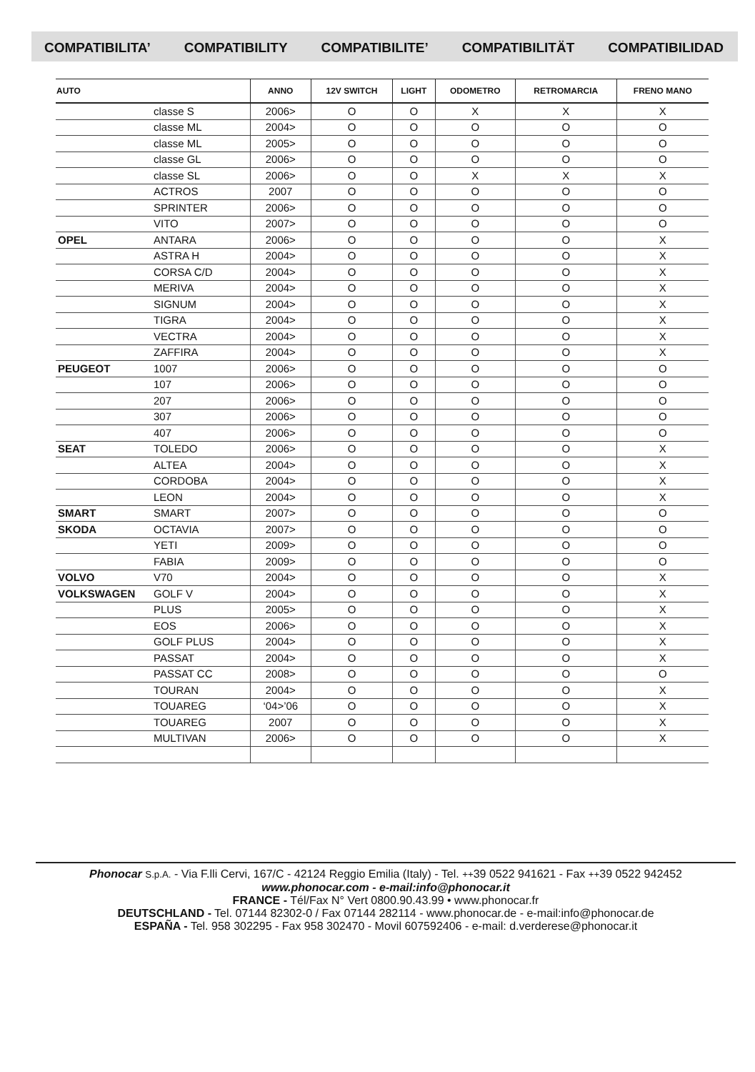COMPATIBILITA’ COMPATIBILITY COMPATIBILITE’ COMPATIBILITÄT COMPATIBILIDAD
| AUTO | | ANNO | 12V SWITCH | LIGHT | ODOMETRO | RETROMARCIA | FRENO MANO |
| --- | --- | --- | --- | --- | --- | --- | --- |
| | classe S | 2006> | O | O | X | X | X |
| | classe ML | 2004> | O | O | O | O | O |
| | classe ML | 2005> | O | O | O | O | O |
| | classe GL | 2006> | O | O | O | O | O |
| | classe SL | 2006> | O | O | X | X | X |
| | ACTROS | 2007 | O | O | O | O | O |
| | SPRINTER | 2006> | O | O | O | O | O |
| | VITO | 2007> | O | O | O | O | O |
| OPEL | ANTARA | 2006> | O | O | O | O | X |
| | ASTRA H | 2004> | O | O | O | O | X |
| | CORSA C/D | 2004> | O | O | O | O | X |
| | MERIVA | 2004> | O | O | O | O | X |
| | SIGNUM | 2004> | O | O | O | O | X |
| | TIGRA | 2004> | O | O | O | O | X |
| | VECTRA | 2004> | O | O | O | O | X |
| | ZAFFIRA | 2004> | O | O | O | O | X |
| PEUGEOT | 1007 | 2006> | O | O | O | O | O |
| | 107 | 2006> | O | O | O | O | O |
| | 207 | 2006> | O | O | O | O | O |
| | 307 | 2006> | O | O | O | O | O |
| | 407 | 2006> | O | O | O | O | O |
| SEAT | TOLEDO | 2006> | O | O | O | O | X |
| | ALTEA | 2004> | O | O | O | O | X |
| | CORDOBA | 2004> | O | O | O | O | X |
| | LEON | 2004> | O | O | O | O | X |
| SMART | SMART | 2007> | O | O | O | O | O |
| SKODA | OCTAVIA | 2007> | O | O | O | O | O |
| | YETI | 2009> | O | O | O | O | O |
| | FABIA | 2009> | O | O | O | O | O |
| VOLVO | V70 | 2004> | O | O | O | O | X |
| VOLKSWAGEN | GOLF V | 2004> | O | O | O | O | X |
| | PLUS | 2005> | O | O | O | O | X |
| | EOS | 2006> | O | O | O | O | X |
| | GOLF PLUS | 2004> | O | O | O | O | X |
| | PASSAT | 2004> | O | O | O | O | X |
| | PASSAT CC | 2008> | O | O | O | O | O |
| | TOURAN | 2004> | O | O | O | O | X |
| | TOUAREG | ‘04>’06 | O | O | O | O | X |
| | TOUAREG | 2007 | O | O | O | O | X |
| | MULTIVAN | 2006> | O | O | O | O | X |
Phonocar S.p.A. - Via F.lli Cervi, 167/C - 42124 Reggio Emilia (Italy) - Tel. ++39 0522 941621 - Fax ++39 0522 942452
www.phonocar.com - e-mail:info@phonocar.it
FRANCE - Tél/Fax N° Vert 0800.90.43.99 • www.phonocar.fr
DEUTSCHLAND - Tel. 07144 82302-0 / Fax 07144 282114 - www.phonocar.de - e-mail:info@phonocar.de
ESPAÑA - Tel. 958 302295 - Fax 958 302470 - Movil 607592406 - e-mail: d.verderese@phonocar.it